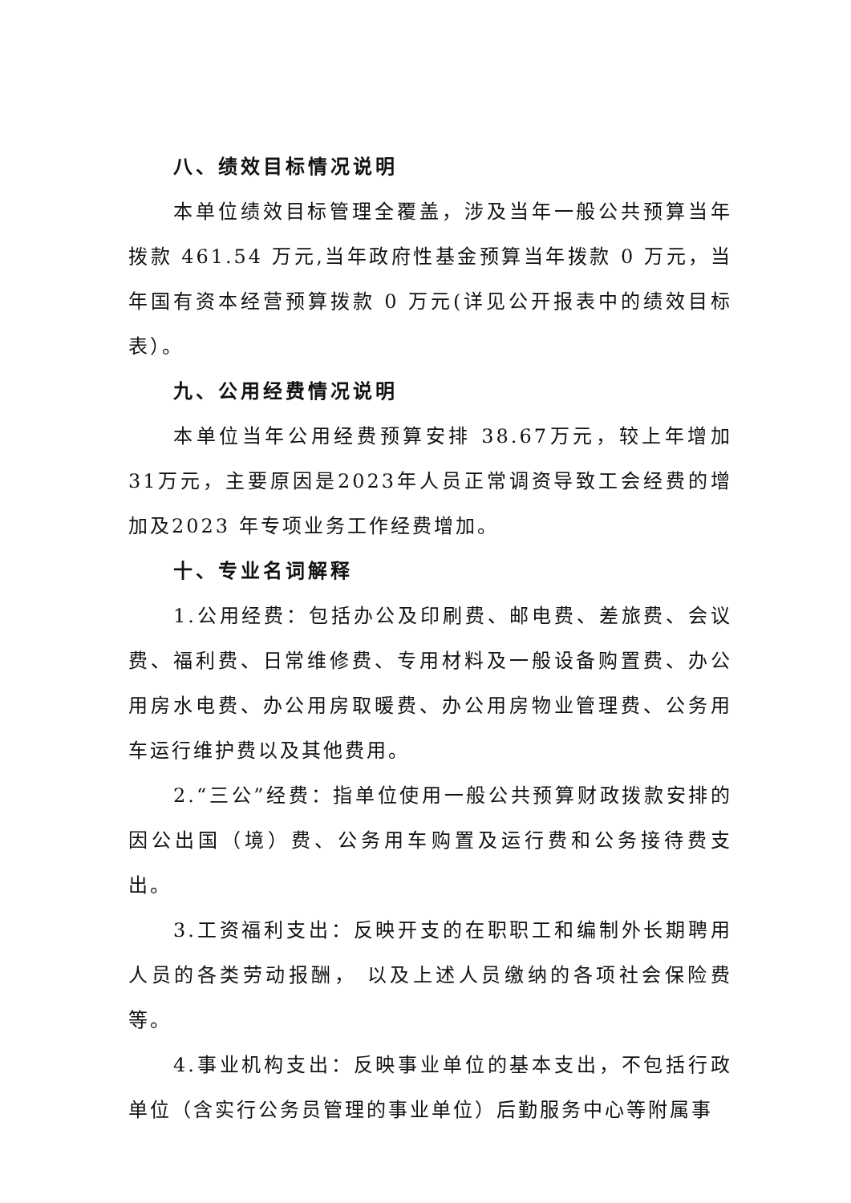八、绩效目标情况说明
本单位绩效目标管理全覆盖，涉及当年一般公共预算当年拨款 461.54 万元,当年政府性基金预算当年拨款 0 万元，当年国有资本经营预算拨款 0 万元(详见公开报表中的绩效目标表）。
九、公用经费情况说明
本单位当年公用经费预算安排 38.67万元，较上年增加31万元，主要原因是2023年人员正常调资导致工会经费的增加及2023 年专项业务工作经费增加。
十、专业名词解释
1.公用经费：包括办公及印刷费、邮电费、差旅费、会议费、福利费、日常维修费、专用材料及一般设备购置费、办公用房水电费、办公用房取暖费、办公用房物业管理费、公务用车运行维护费以及其他费用。
2.“三公”经费：指单位使用一般公共预算财政拨款安排的因公出国（境）费、公务用车购置及运行费和公务接待费支出。
3.工资福利支出：反映开支的在职职工和编制外长期聘用人员的各类劳动报酬， 以及上述人员缴纳的各项社会保险费等。
4.事业机构支出：反映事业单位的基本支出，不包括行政单位（含实行公务员管理的事业单位）后勤服务中心等附属事